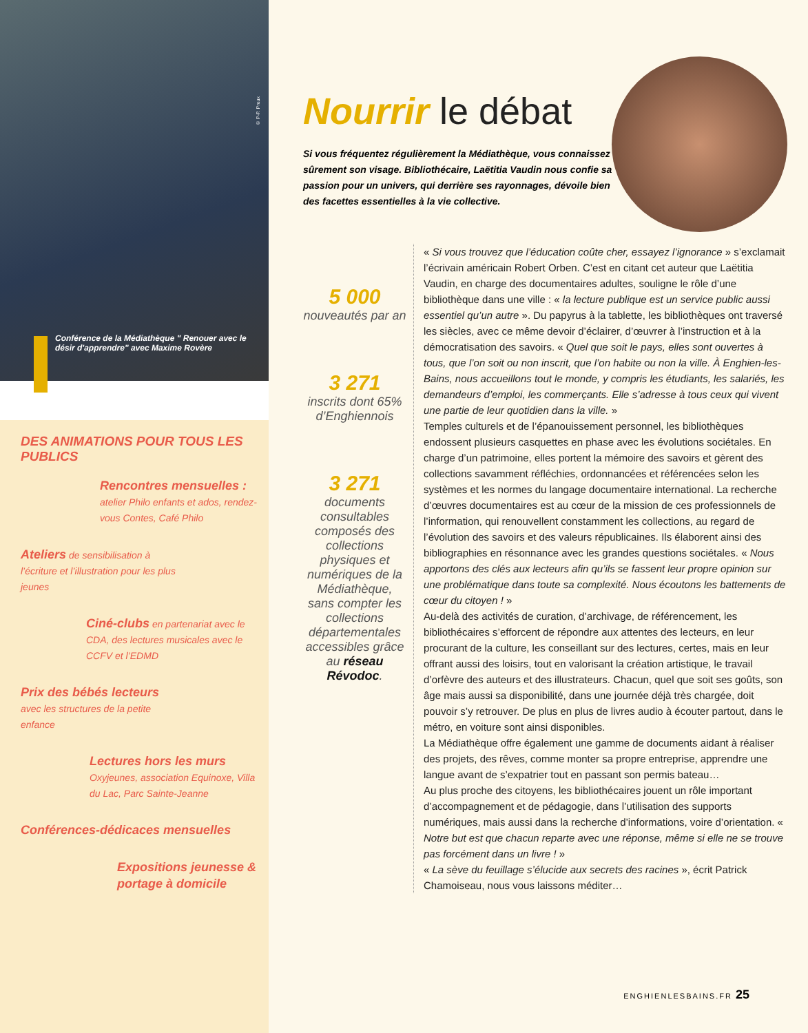© P-P. Preux
Conférence de la Médiathèque " Renouer avec le désir d'apprendre" avec Maxime Rovère
DES ANIMATIONS POUR TOUS LES PUBLICS
Rencontres mensuelles :
atelier Philo enfants et ados, rendez-vous Contes, Café Philo
Ateliers de sensibilisation à l’écriture et l’illustration pour les plus jeunes
Ciné-clubs en partenariat avec le CDA, des lectures musicales avec le CCFV et l’EDMD
Prix des bébés lecteurs
avec les structures de la petite enfance
Lectures hors les murs
Oxyjeunes, association Equinoxe, Villa du Lac, Parc Sainte-Jeanne
Conférences-dédicaces mensuelles
Expositions jeunesse & portage à domicile
Nourrir le débat
Si vous fréquentez régulièrement la Médiathèque, vous connaissez sûrement son visage. Bibliothécaire, Laëtitia Vaudin nous confie sa passion pour un univers, qui derrière ses rayonnages, dévoile bien des facettes essentielles à la vie collective.
5 000
nouveautés par an
3 271
inscrits dont 65% d’Enghiennois
3 271
documents consultables composés des collections physiques et numériques de la Médiathèque, sans compter les collections départementales accessibles grâce au réseau Révodoc.
« Si vous trouvez que l’éducation coûte cher, essayez l’ignorance » s’exclamait l’écrivain américain Robert Orben. C’est en citant cet auteur que Laëtitia Vaudin, en charge des documentaires adultes, souligne le rôle d’une bibliothèque dans une ville : « la lecture publique est un service public aussi essentiel qu’un autre ». Du papyrus à la tablette, les bibliothèques ont traversé les siècles, avec ce même devoir d’éclairer, d’œuvrer à l’instruction et à la démocratisation des savoirs. « Quel que soit le pays, elles sont ouvertes à tous, que l’on soit ou non inscrit, que l’on habite ou non la ville. À Enghien-les-Bains, nous accueillons tout le monde, y compris les étudiants, les salariés, les demandeurs d’emploi, les commerçants. Elle s’adresse à tous ceux qui vivent une partie de leur quotidien dans la ville. »
Temples culturels et de l’épanouissement personnel, les bibliothèques endossent plusieurs casquettes en phase avec les évolutions sociétales. En charge d’un patrimoine, elles portent la mémoire des savoirs et gèrent des collections savamment réfléchies, ordonnancées et référencées selon les systèmes et les normes du langage documentaire international. La recherche d’œuvres documentaires est au cœur de la mission de ces professionnels de l’information, qui renouvellent constamment les collections, au regard de l’évolution des savoirs et des valeurs républicaines. Ils élaborent ainsi des bibliographies en résonnance avec les grandes questions sociétales. « Nous apportons des clés aux lecteurs afin qu’ils se fassent leur propre opinion sur une problématique dans toute sa complexité. Nous écoutons les battements de cœur du citoyen ! »
Au-delà des activités de curation, d’archivage, de référencement, les bibliothécaires s’efforcent de répondre aux attentes des lecteurs, en leur procurant de la culture, les conseillant sur des lectures, certes, mais en leur offrant aussi des loisirs, tout en valorisant la création artistique, le travail d’orfèvre des auteurs et des illustrateurs. Chacun, quel que soit ses goûts, son âge mais aussi sa disponibilité, dans une journée déjà très chargée, doit pouvoir s’y retrouver. De plus en plus de livres audio à écouter partout, dans le métro, en voiture sont ainsi disponibles.
La Médiathèque offre également une gamme de documents aidant à réaliser des projets, des rêves, comme monter sa propre entreprise, apprendre une langue avant de s’expatrier tout en passant son permis bateau…
Au plus proche des citoyens, les bibliothécaires jouent un rôle important d’accompagnement et de pédagogie, dans l’utilisation des supports numériques, mais aussi dans la recherche d’informations, voire d’orientation. « Notre but est que chacun reparte avec une réponse, même si elle ne se trouve pas forcément dans un livre ! »
« La sève du feuillage s’élucide aux secrets des racines », écrit Patrick Chamoiseau, nous vous laissons méditer…
ENGHIENLESBAINS.FR 25